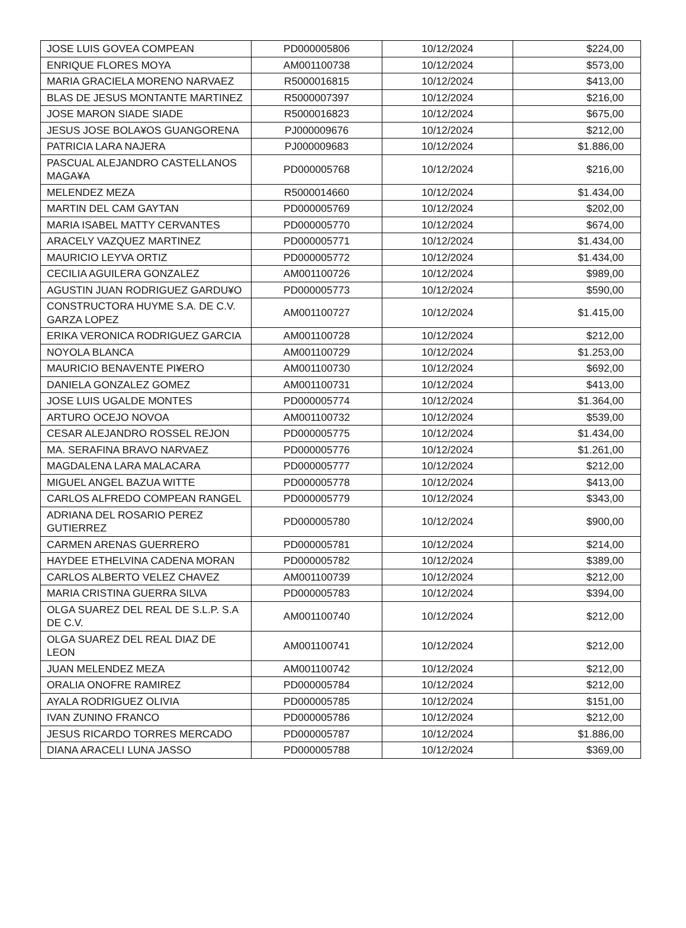| JOSE LUIS GOVEA COMPEAN | PD000005806 | 10/12/2024 | $224,00 |
| ENRIQUE FLORES MOYA | AM001100738 | 10/12/2024 | $573,00 |
| MARIA GRACIELA MORENO NARVAEZ | R5000016815 | 10/12/2024 | $413,00 |
| BLAS DE JESUS MONTANTE MARTINEZ | R5000007397 | 10/12/2024 | $216,00 |
| JOSE MARON SIADE SIADE | R5000016823 | 10/12/2024 | $675,00 |
| JESUS JOSE BOLA¥OS GUANGORENA | PJ000009676 | 10/12/2024 | $212,00 |
| PATRICIA LARA NAJERA | PJ000009683 | 10/12/2024 | $1.886,00 |
| PASCUAL ALEJANDRO CASTELLANOS MAGA¥A | PD000005768 | 10/12/2024 | $216,00 |
| MELENDEZ MEZA | R5000014660 | 10/12/2024 | $1.434,00 |
| MARTIN DEL CAM GAYTAN | PD000005769 | 10/12/2024 | $202,00 |
| MARIA ISABEL MATTY CERVANTES | PD000005770 | 10/12/2024 | $674,00 |
| ARACELY VAZQUEZ MARTINEZ | PD000005771 | 10/12/2024 | $1.434,00 |
| MAURICIO LEYVA ORTIZ | PD000005772 | 10/12/2024 | $1.434,00 |
| CECILIA AGUILERA GONZALEZ | AM001100726 | 10/12/2024 | $989,00 |
| AGUSTIN JUAN RODRIGUEZ GARDU¥O | PD000005773 | 10/12/2024 | $590,00 |
| CONSTRUCTORA HUYME S.A. DE C.V. GARZA LOPEZ | AM001100727 | 10/12/2024 | $1.415,00 |
| ERIKA VERONICA RODRIGUEZ GARCIA | AM001100728 | 10/12/2024 | $212,00 |
| NOYOLA BLANCA | AM001100729 | 10/12/2024 | $1.253,00 |
| MAURICIO BENAVENTE PI¥ERO | AM001100730 | 10/12/2024 | $692,00 |
| DANIELA GONZALEZ GOMEZ | AM001100731 | 10/12/2024 | $413,00 |
| JOSE LUIS UGALDE MONTES | PD000005774 | 10/12/2024 | $1.364,00 |
| ARTURO OCEJO NOVOA | AM001100732 | 10/12/2024 | $539,00 |
| CESAR ALEJANDRO ROSSEL REJON | PD000005775 | 10/12/2024 | $1.434,00 |
| MA. SERAFINA BRAVO NARVAEZ | PD000005776 | 10/12/2024 | $1.261,00 |
| MAGDALENA LARA MALACARA | PD000005777 | 10/12/2024 | $212,00 |
| MIGUEL ANGEL BAZUA WITTE | PD000005778 | 10/12/2024 | $413,00 |
| CARLOS ALFREDO COMPEAN RANGEL | PD000005779 | 10/12/2024 | $343,00 |
| ADRIANA DEL ROSARIO PEREZ GUTIERREZ | PD000005780 | 10/12/2024 | $900,00 |
| CARMEN ARENAS GUERRERO | PD000005781 | 10/12/2024 | $214,00 |
| HAYDEE ETHELVINA CADENA MORAN | PD000005782 | 10/12/2024 | $389,00 |
| CARLOS ALBERTO VELEZ CHAVEZ | AM001100739 | 10/12/2024 | $212,00 |
| MARIA CRISTINA GUERRA SILVA | PD000005783 | 10/12/2024 | $394,00 |
| OLGA SUAREZ DEL REAL DE S.L.P. S.A DE C.V. | AM001100740 | 10/12/2024 | $212,00 |
| OLGA SUAREZ DEL REAL DIAZ DE LEON | AM001100741 | 10/12/2024 | $212,00 |
| JUAN MELENDEZ MEZA | AM001100742 | 10/12/2024 | $212,00 |
| ORALIA ONOFRE RAMIREZ | PD000005784 | 10/12/2024 | $212,00 |
| AYALA RODRIGUEZ OLIVIA | PD000005785 | 10/12/2024 | $151,00 |
| IVAN ZUNINO FRANCO | PD000005786 | 10/12/2024 | $212,00 |
| JESUS RICARDO TORRES MERCADO | PD000005787 | 10/12/2024 | $1.886,00 |
| DIANA ARACELI LUNA JASSO | PD000005788 | 10/12/2024 | $369,00 |